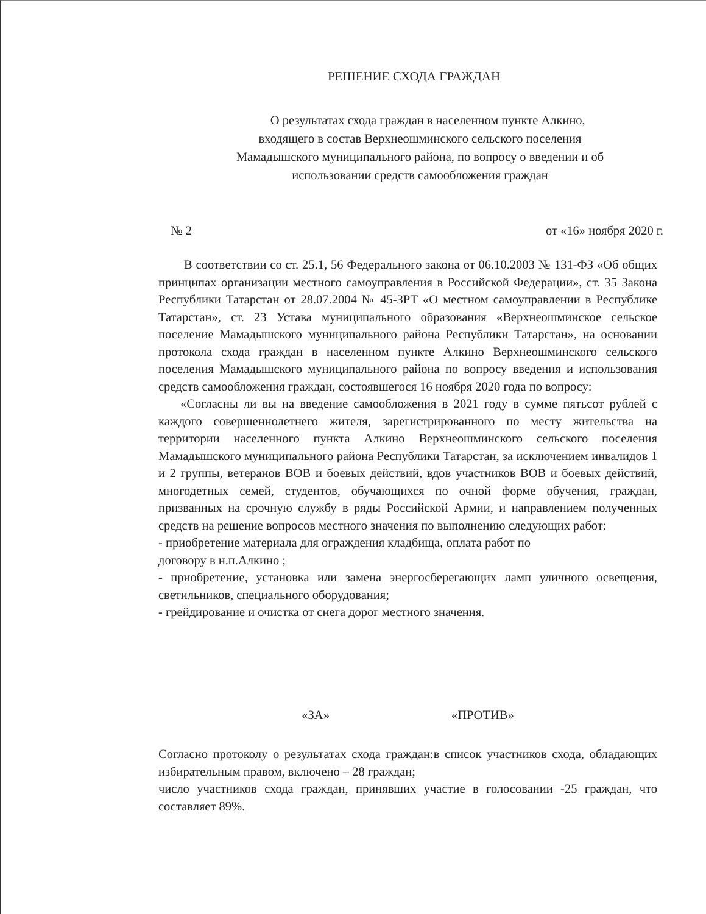РЕШЕНИЕ СХОДА ГРАЖДАН
О результатах схода граждан в населенном пункте Алкино,
входящего в состав Верхнеошминского сельского поселения
Мамадышского муниципального района, по вопросу о введении и об
использовании средств самообложения граждан
№ 2 от «16» ноября 2020 г.
В соответствии со ст. 25.1, 56 Федерального закона от 06.10.2003 № 131-ФЗ «Об общих принципах организации местного самоуправления в Российской Федерации», ст. 35 Закона Республики Татарстан от 28.07.2004 № 45-ЗРТ «О местном самоуправлении в Республике Татарстан», ст. 23 Устава муниципального образования «Верхнеошминское сельское поселение Мамадышского муниципального района Республики Татарстан», на основании протокола схода граждан в населенном пункте Алкино Верхнеошминского сельского поселения Мамадышского муниципального района по вопросу введения и использования средств самообложения граждан, состоявшегося 16 ноября 2020 года по вопросу:
«Согласны ли вы на введение самообложения в 2021 году в сумме пятьсот рублей с каждого совершеннолетнего жителя, зарегистрированного по месту жительства на территории населенного пункта Алкино Верхнеошминского сельского поселения Мамадышского муниципального района Республики Татарстан, за исключением инвалидов 1 и 2 группы, ветеранов ВОВ и боевых действий, вдов участников ВОВ и боевых действий, многодетных семей, студентов, обучающихся по очной форме обучения, граждан, призванных на срочную службу в ряды Российской Армии, и направлением полученных средств на решение вопросов местного значения по выполнению следующих работ:
- приобретение материала для ограждения кладбища, оплата работ по
договору в н.п.Алкино ;
- приобретение, установка или замена энергосберегающих ламп уличного освещения, светильников, специального оборудования;
- грейдирование и очистка от снега дорог местного значения.
«ЗА» «ПРОТИВ»
Согласно протоколу о результатах схода граждан:в список участников схода, обладающих избирательным правом, включено – 28 граждан;
число участников схода граждан, принявших участие в голосовании -25 граждан, что составляет 89%.